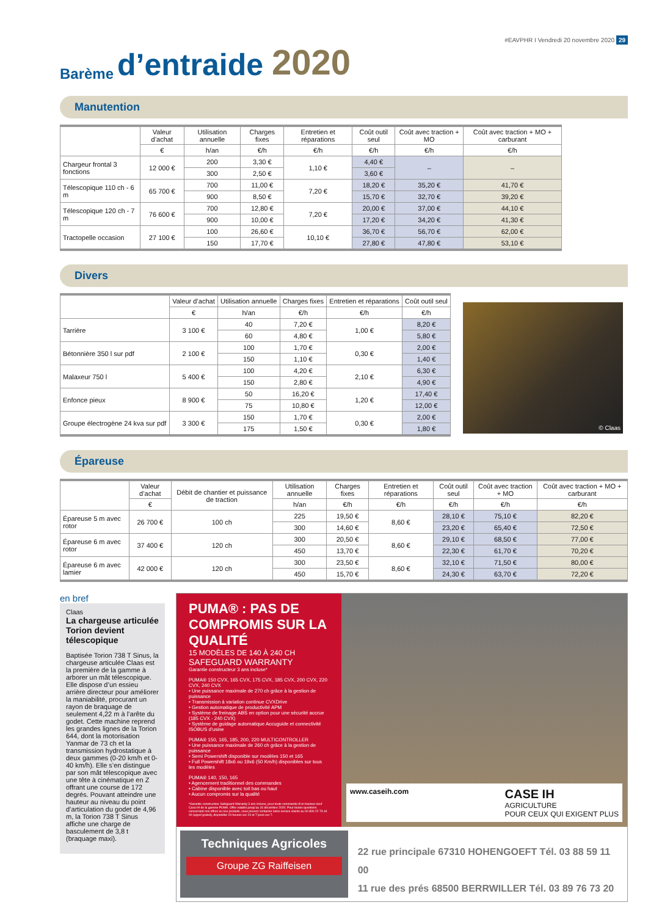Barème d’entraide 2020 #EAVPHR I Vendredi 20 novembre 2020 29
Manutention
| | Valeur d’achat | Utilisation annuelle | Charges fixes | Entretien et réparations | Coût outil seul | Coût avec traction + MO | Coût avec traction + MO + carburant |
| --- | --- | --- | --- | --- | --- | --- | --- |
| | € | h/an | €/h | €/h | €/h | €/h | €/h |
| Chargeur frontal 3 fonctions | 12 000 € | 200 | 3,30 € | 1,10 € | 4,40 € | – | – |
| | | 300 | 2,50 € | | 3,60 € | | |
| Télescopique 110 ch - 6 m | 65 700 € | 700 | 11,00 € | 7,20 € | 18,20 € | 35,20 € | 41,70 € |
| | | 900 | 8,50 € | | 15,70 € | 32,70 € | 39,20 € |
| Télescopique 120 ch - 7 m | 76 600 € | 700 | 12,80 € | 7,20 € | 20,00 € | 37,00 € | 44,10 € |
| | | 900 | 10,00 € | | 17,20 € | 34,20 € | 41,30 € |
| Tractopelle occasion | 27 100 € | 100 | 26,60 € | 10,10 € | 36,70 € | 56,70 € | 62,00 € |
| | | 150 | 17,70 € | | 27,80 € | 47,80 € | 53,10 € |
Divers
| | Valeur d’achat | Utilisation annuelle | Charges fixes | Entretien et réparations | Coût outil seul |
| --- | --- | --- | --- | --- | --- |
| | € | h/an | €/h | €/h | €/h |
| Tarrière | 3 100 € | 40 | 7,20 € | 1,00 € | 8,20 € |
| | | 60 | 4,80 € | | 5,80 € |
| Bétonnière 350 l sur pdf | 2 100 € | 100 | 1,70 € | 0,30 € | 2,00 € |
| | | 150 | 1,10 € | | 1,40 € |
| Malaxeur 750 l | 5 400 € | 100 | 4,20 € | 2,10 € | 6,30 € |
| | | 150 | 2,80 € | | 4,90 € |
| Enfonce pieux | 8 900 € | 50 | 16,20 € | 1,20 € | 17,40 € |
| | | 75 | 10,80 € | | 12,00 € |
| Groupe électrogène 24 kva sur pdf | 3 300 € | 150 | 1,70 € | 0,30 € | 2,00 € |
| | | 175 | 1,50 € | | 1,80 € |
© Claas
Épareuse
| | Valeur d’achat | Débit de chantier et puissance de traction | Utilisation annuelle | Charges fixes | Entretien et réparations | Coût outil seul | Coût avec traction + MO | Coût avec traction + MO + carburant |
| --- | --- | --- | --- | --- | --- | --- | --- | --- |
| | € | | h/an | €/h | €/h | €/h | €/h | €/h |
| Épareuse 5 m avec rotor | 26 700 € | 100 ch | 225 | 19,50 € | 8,60 € | 28,10 € | 75,10 € | 82,20 € |
| | | | 300 | 14,60 € | | 23,20 € | 65,40 € | 72,50 € |
| Épareuse 6 m avec rotor | 37 400 € | 120 ch | 300 | 20,50 € | 8,60 € | 29,10 € | 68,50 € | 77,00 € |
| | | | 450 | 13,70 € | | 22,30 € | 61,70 € | 70,20 € |
| Épareuse 6 m avec lamier | 42 000 € | 120 ch | 300 | 23,50 € | 8,60 € | 32,10 € | 71,50 € | 80,00 € |
| | | | 450 | 15,70 € | | 24,30 € | 63,70 € | 72,20 € |
en bref
Claas
La chargeuse articulée Torion devient télescopique
Baptisée Torion 738 T Sinus, la chargeuse articulée Claas est la première de la gamme à arborer un mât télescopique. Elle dispose d’un essieu arrière directeur pour améliorer la maniabilité, procurant un rayon de braquage de seulement 4,22 m à l’arête du godet. Cette machine reprend les grandes lignes de la Torion 644, dont la motorisation Yanmar de 73 ch et la transmission hydrostatique à deux gammes (0-20 km/h et 0-40 km/h). Elle s’en distingue par son mât télescopique avec une tête à cinématique en Z offrant une course de 172 degrés. Pouvant atteindre une hauteur au niveau du point d’articulation du godet de 4,96 m, la Torion 738 T Sinus affiche une charge de basculement de 3,8 t (braquage maxi).
PUMA® : PAS DE COMPROMIS SUR LA QUALITÉ
15 MODÈLES DE 140 À 240 CH
SAFEGUARD WARRANTY
Garantie constructeur 3 ans incluse*
PUMA® 150 CVX, 165 CVX, 175 CVX, 185 CVX, 200 CVX, 220 CVX, 240 CVX
• Une puissance maximale de 270 ch grâce à la gestion de puissance
• Transmission à variation continue CVXDrive
• Gestion automatique de productivité APM
• Système de freinage ABS en option pour une sécurité accrue (185 CVX - 240 CVX)
• Système de guidage automatique Accuguide et connectivité ISOBUS d’usine
PUMA® 150, 165, 185, 200, 220 MULTICONTROLLER
• Une puissance maximale de 260 ch grâce à la gestion de puissance
• Semi Powershift disponible sur modèles 150 et 165
• Full Powershift 18x6 ou 19x6 (50 Km/h) disponibles sur tous les modèles
PUMA® 140, 150, 165
• Agencement traditionnel des commandes
• Cabine disponible avec toit bas ou haut
• Aucun compromis sur la qualité
*Garantie constructeur Safeguard Warranty 3 ans incluse, pour toute commande d’un tracteur neuf Case IH de la gamme PUMA. Offre valable jusqu’au 31 décembre 2020. Pour toutes questions concernant nos offres ou nos produits, vous pouvez contacter notre service clients au 00 800 22 73 44 00 (appel gratuit), disponible 24 heures sur 24 et 7 jours sur 7.
www.caseih.com CASE IH
AGRICULTURE
POUR CEUX QUI EXIGENT PLUS
Techniques Agricoles
Groupe ZG Raiffeisen
22 rue principale 67310 HOHENGOEFT Tél. 03 88 59 11 00
11 rue des prés 68500 BERRWILLER Tél. 03 89 76 73 20